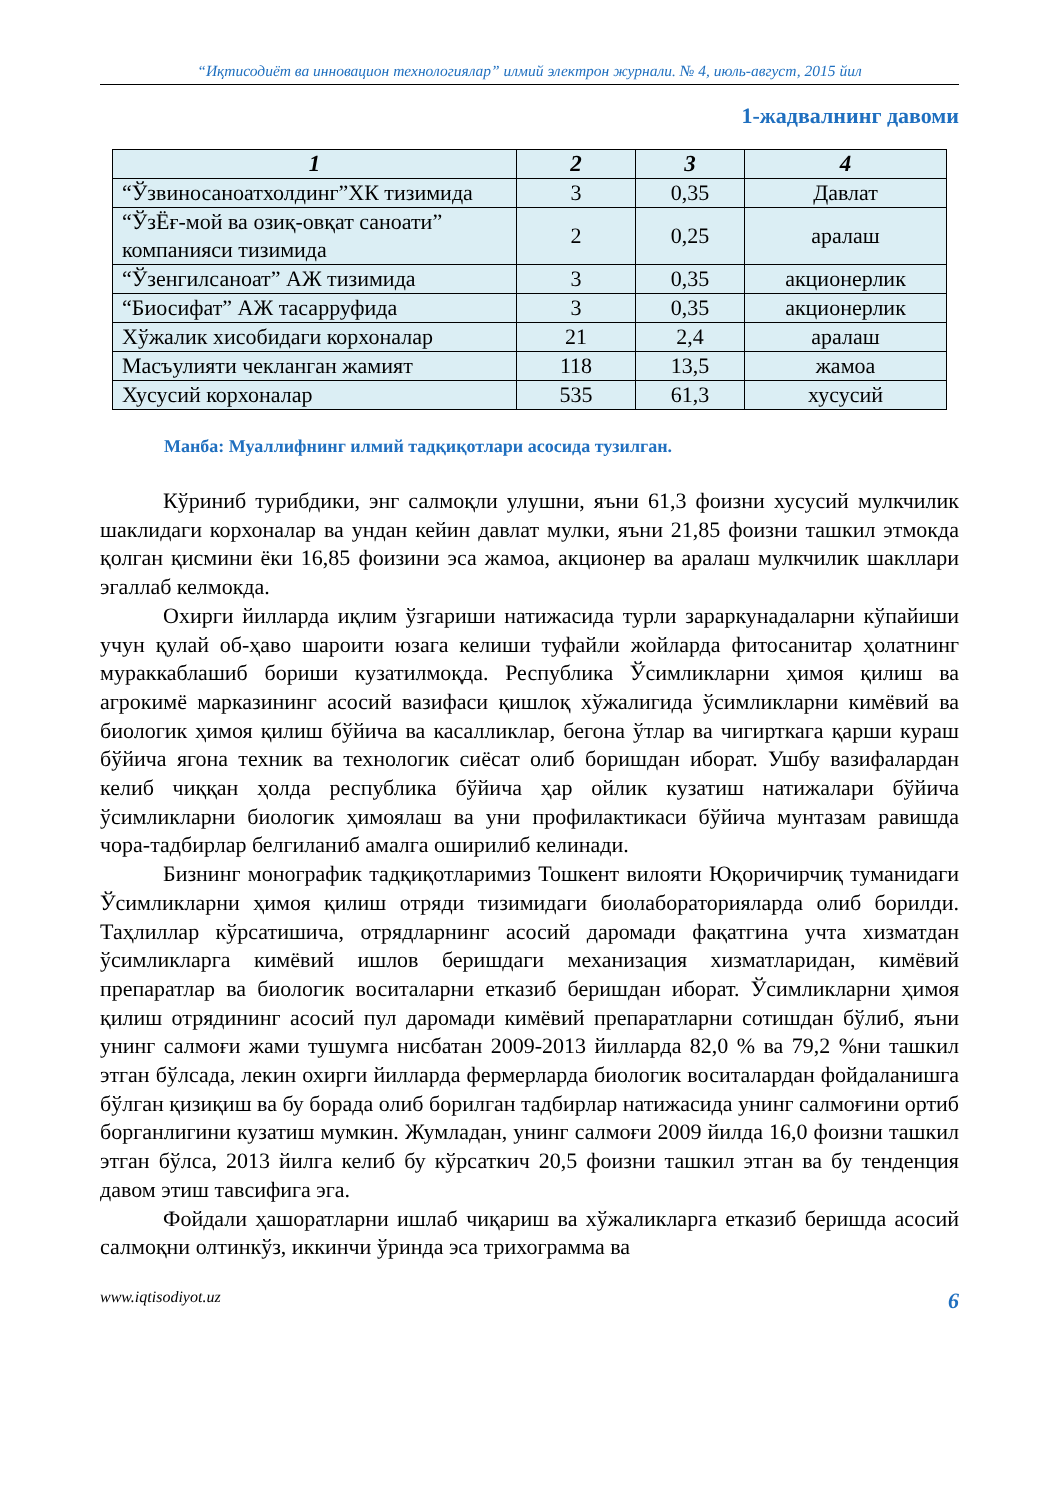“Иқтисодиёт ва инновацион технологиялар” илмий электрон журнали. № 4, июль-август, 2015 йил
1-жадвалнинг давоми
| 1 | 2 | 3 | 4 |
| --- | --- | --- | --- |
| “Ўзвиносаноатхолдинг”ХК тизимида | 3 | 0,35 | Давлат |
| “ЎзЁғ-мой ва озиқ-овқат саноати” компанияси тизимида | 2 | 0,25 | аралаш |
| “Ўзенгилсаноат” АЖ тизимида | 3 | 0,35 | акционерлик |
| “Биосифат” АЖ тасарруфида | 3 | 0,35 | акционерлик |
| Хўжалик хисобидаги корхоналар | 21 | 2,4 | аралаш |
| Масъулияти чекланган жамият | 118 | 13,5 | жамоа |
| Хусусий корхоналар | 535 | 61,3 | хусусий |
Манба: Муаллифнинг илмий тадқиқотлари асосида тузилган.
Кўриниб турибдики, энг салмоқли улушни, яъни 61,3 фоизни хусусий мулкчилик шаклидаги корхоналар ва ундан кейин давлат мулки, яъни 21,85 фоизни ташкил этмокда қолган қисмини ёки 16,85 фоизини эса жамоа, акционер ва аралаш мулкчилик шакллари эгаллаб келмокда.
Охирги йилларда иқлим ўзгариши натижасида турли зараркунадаларни кўпайиши учун қулай об-ҳаво шароити юзага келиши туфайли жойларда фитосанитар ҳолатнинг мураккаблашиб бориши кузатилмоқда. Республика Ўсимликларни ҳимоя қилиш ва агрокимё марказининг асосий вазифаси қишлоқ хўжалигида ўсимликларни кимёвий ва биологик ҳимоя қилиш бўйича ва касалликлар, бегона ўтлар ва чигирткага қарши кураш бўйича ягона техник ва технологик сиёсат олиб боришдан иборат. Ушбу вазифалардан келиб чиққан ҳолда республика бўйича ҳар ойлик кузатиш натижалари бўйича ўсимликларни биологик ҳимоялаш ва уни профилактикаси бўйича мунтазам равишда чора-тадбирлар белгиланиб амалга оширилиб келинади.
Бизнинг монографик тадқиқотларимиз Тошкент вилояти Юқоричирчиқ туманидаги Ўсимликларни ҳимоя қилиш отряди тизимидаги биолабораторияларда олиб борилди. Таҳлиллар кўрсатишича, отрядларнинг асосий даромади фақатгина учта хизматдан ўсимликларга кимёвий ишлов беришдаги механизация хизматларидан, кимёвий препаратлар ва биологик воситаларни етказиб беришдан иборат. Ўсимликларни ҳимоя қилиш отрядининг асосий пул даромади кимёвий препаратларни сотишдан бўлиб, яъни унинг салмоғи жами тушумга нисбатан 2009-2013 йилларда 82,0 % ва 79,2 %ни ташкил этган бўлсада, лекин охирги йилларда фермерларда биологик воситалардан фойдаланишга бўлган қизиқиш ва бу борада олиб борилган тадбирлар натижасида унинг салмоғини ортиб борганлигини кузатиш мумкин. Жумладан, унинг салмоғи 2009 йилда 16,0 фоизни ташкил этган бўлса, 2013 йилга келиб бу кўрсаткич 20,5 фоизни ташкил этган ва бу тенденция давом этиш тавсифига эга.
Фойдали ҳашоратларни ишлаб чиқариш ва хўжаликларга етказиб беришда асосий салмоқни олтинкўз, иккинчи ўринда эса трихограмма ва
www.iqtisodiyot.uz 6